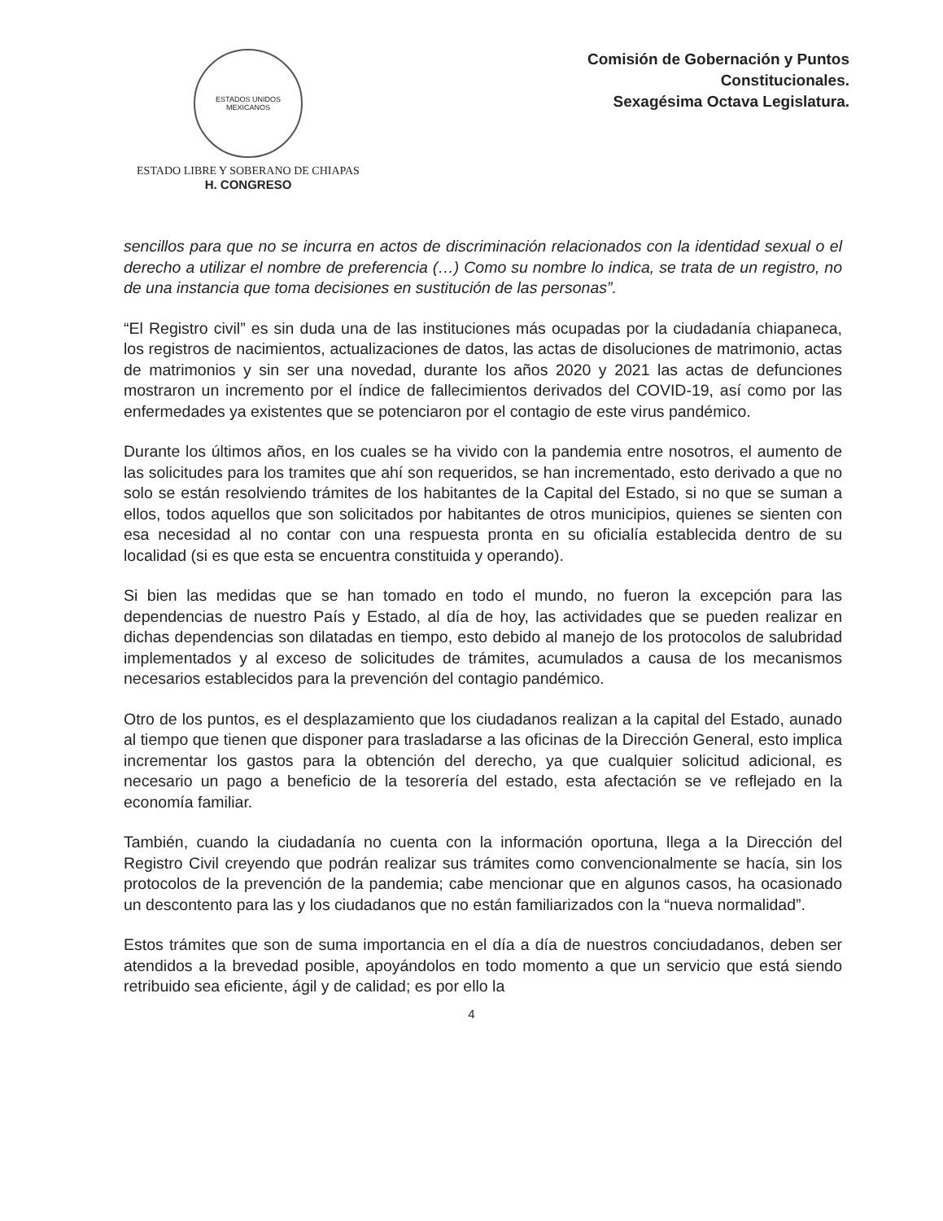ESTADOS UNIDOS MEXICANOS
ESTADO LIBRE Y SOBERANO DE CHIAPAS
H. CONGRESO
Comisión de Gobernación y Puntos
Constitucionales.
Sexagésima Octava Legislatura.
sencillos para que no se incurra en actos de discriminación relacionados con la identidad sexual o el derecho a utilizar el nombre de preferencia (…) Como su nombre lo indica, se trata de un registro, no de una instancia que toma decisiones en sustitución de las personas”.
“El Registro civil” es sin duda una de las instituciones más ocupadas por la ciudadanía chiapaneca, los registros de nacimientos, actualizaciones de datos, las actas de disoluciones de matrimonio, actas de matrimonios y sin ser una novedad, durante los años 2020 y 2021 las actas de defunciones mostraron un incremento por el índice de fallecimientos derivados del COVID-19, así como por las enfermedades ya existentes que se potenciaron por el contagio de este virus pandémico.
Durante los últimos años, en los cuales se ha vivido con la pandemia entre nosotros, el aumento de las solicitudes para los tramites que ahí son requeridos, se han incrementado, esto derivado a que no solo se están resolviendo trámites de los habitantes de la Capital del Estado, si no que se suman a ellos, todos aquellos que son solicitados por habitantes de otros municipios, quienes se sienten con esa necesidad al no contar con una respuesta pronta en su oficialía establecida dentro de su localidad (si es que esta se encuentra constituida y operando).
Si bien las medidas que se han tomado en todo el mundo, no fueron la excepción para las dependencias de nuestro País y Estado, al día de hoy, las actividades que se pueden realizar en dichas dependencias son dilatadas en tiempo, esto debido al manejo de los protocolos de salubridad implementados y al exceso de solicitudes de trámites, acumulados a causa de los mecanismos necesarios establecidos para la prevención del contagio pandémico.
Otro de los puntos, es el desplazamiento que los ciudadanos realizan a la capital del Estado, aunado al tiempo que tienen que disponer para trasladarse a las oficinas de la Dirección General, esto implica incrementar los gastos para la obtención del derecho, ya que cualquier solicitud adicional, es necesario un pago a beneficio de la tesorería del estado, esta afectación se ve reflejado en la economía familiar.
También, cuando la ciudadanía no cuenta con la información oportuna, llega a la Dirección del Registro Civil creyendo que podrán realizar sus trámites como convencionalmente se hacía, sin los protocolos de la prevención de la pandemia; cabe mencionar que en algunos casos, ha ocasionado un descontento para las y los ciudadanos que no están familiarizados con la “nueva normalidad”.
Estos trámites que son de suma importancia en el día a día de nuestros conciudadanos, deben ser atendidos a la brevedad posible, apoyándolos en todo momento a que un servicio que está siendo retribuido sea eficiente, ágil y de calidad; es por ello la
4